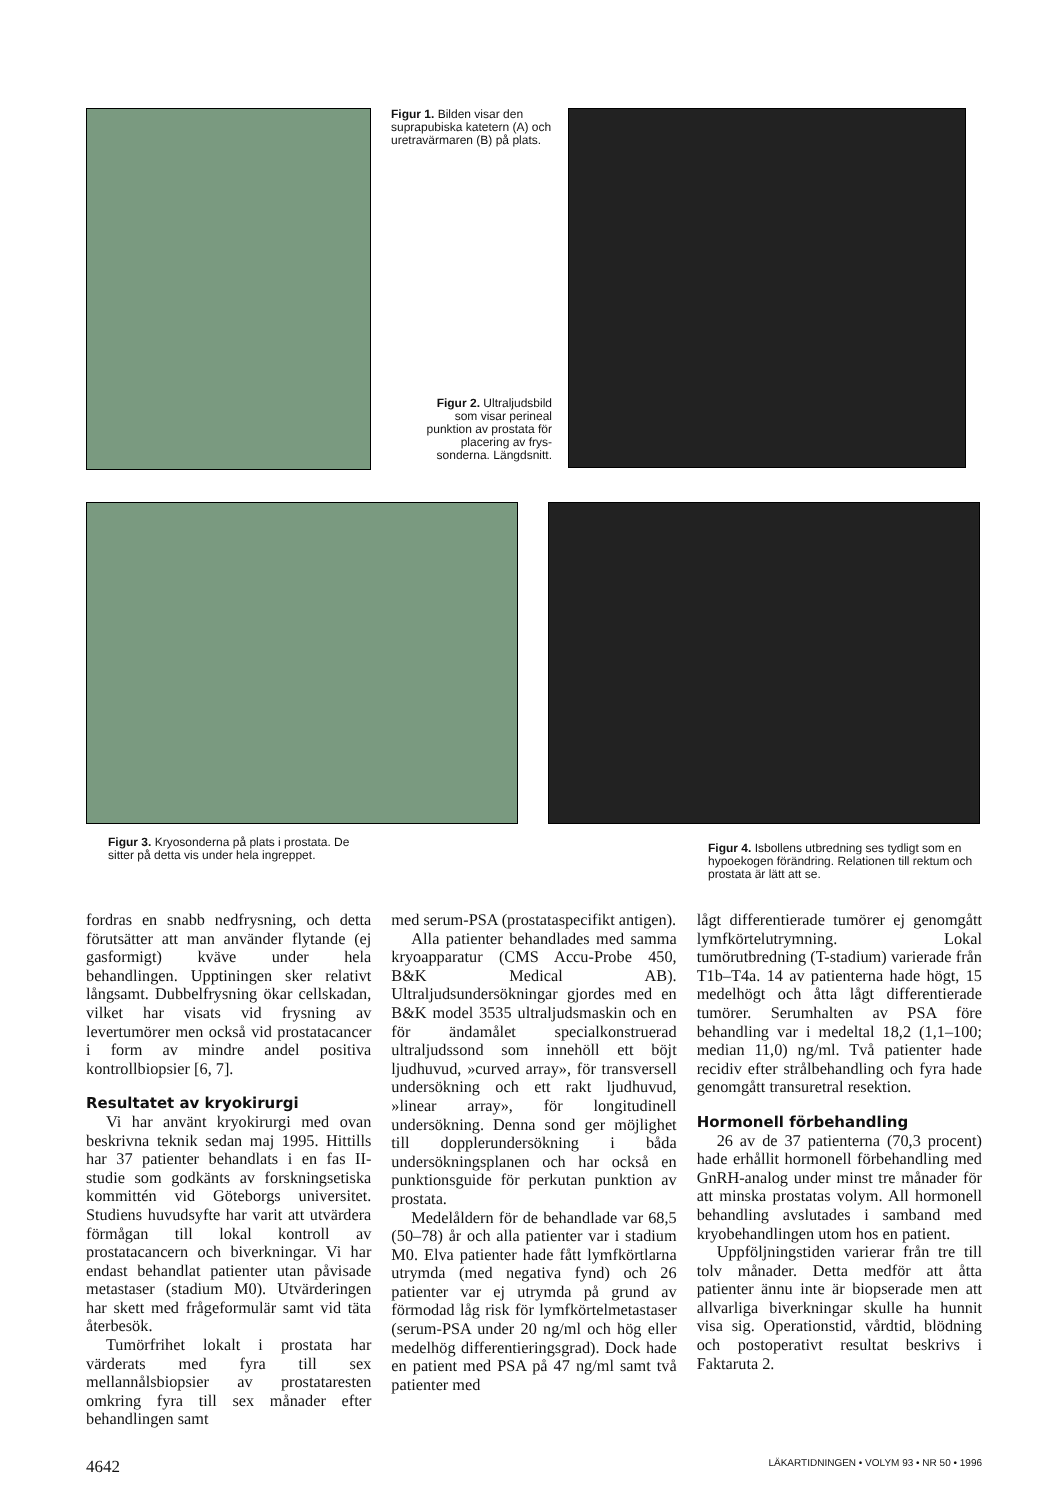Figur 1. Bilden visar den suprapubiska katetern (A) och uretravärmaren (B) på plats.
Figur 2. Ultraljudsbild som visar perineal punktion av prostata för placering av frys-sonderna. Längdsnitt.
Figur 3. Kryosonderna på plats i prostata. De sitter på detta vis under hela ingreppet.
Figur 4. Isbollens utbredning ses tydligt som en hypoekogen förändring. Relationen till rektum och prostata är lätt att se.
fordras en snabb nedfrysning, och detta förutsätter att man använder flytande (ej gasformigt) kväve under hela behandlingen. Upptiningen sker relativt långsamt. Dubbelfrysning ökar cellskadan, vilket har visats vid frysning av levertumörer men också vid prostatacancer i form av mindre andel positiva kontrollbiopsier [6, 7].
Resultatet av kryokirurgi
Vi har använt kryokirurgi med ovan beskrivna teknik sedan maj 1995. Hittills har 37 patienter behandlats i en fas II-studie som godkänts av forskningsetiska kommittén vid Göteborgs universitet. Studiens huvudsyfte har varit att utvärdera förmågan till lokal kontroll av prostatacancern och biverkningar. Vi har endast behandlat patienter utan påvisade metastaser (stadium M0). Utvärderingen har skett med frågeformulär samt vid täta återbesök.
Tumörfrihet lokalt i prostata har värderats med fyra till sex mellannålsbiopsier av prostataresten omkring fyra till sex månader efter behandlingen samt
med serum-PSA (prostataspecifikt antigen).
Alla patienter behandlades med samma kryoapparatur (CMS Accu-Probe 450, B&K Medical AB). Ultraljudsundersökningar gjordes med en B&K model 3535 ultraljudsmaskin och en för ändamålet specialkonstruerad ultraljudssond som innehöll ett böjt ljudhuvud, »curved array», för transversell undersökning och ett rakt ljudhuvud, »linear array», för longitudinell undersökning. Denna sond ger möjlighet till dopplerundersökning i båda undersökningsplanen och har också en punktionsguide för perkutan punktion av prostata.
Medelåldern för de behandlade var 68,5 (50–78) år och alla patienter var i stadium M0. Elva patienter hade fått lymfkörtlarna utrymda (med negativa fynd) och 26 patienter var ej utrymda på grund av förmodad låg risk för lymfkörtelmetastaser (serum-PSA under 20 ng/ml och hög eller medelhög differentieringsgrad). Dock hade en patient med PSA på 47 ng/ml samt två patienter med
lågt differentierade tumörer ej genomgått lymfkörtelutrymning. Lokal tumörutbredning (T-stadium) varierade från T1b–T4a. 14 av patienterna hade högt, 15 medelhögt och åtta lågt differentierade tumörer. Serumhalten av PSA före behandling var i medeltal 18,2 (1,1–100; median 11,0) ng/ml. Två patienter hade recidiv efter strålbehandling och fyra hade genomgått transuretral resektion.
Hormonell förbehandling
26 av de 37 patienterna (70,3 procent) hade erhållit hormonell förbehandling med GnRH-analog under minst tre månader för att minska prostatas volym. All hormonell behandling avslutades i samband med kryobehandlingen utom hos en patient.
Uppföljningstiden varierar från tre till tolv månader. Detta medför att åtta patienter ännu inte är biopserade men att allvarliga biverkningar skulle ha hunnit visa sig. Operationstid, vårdtid, blödning och postoperativt resultat beskrivs i Faktaruta 2.
4642 LÄKARTIDNINGEN • VOLYM 93 • NR 50 • 1996